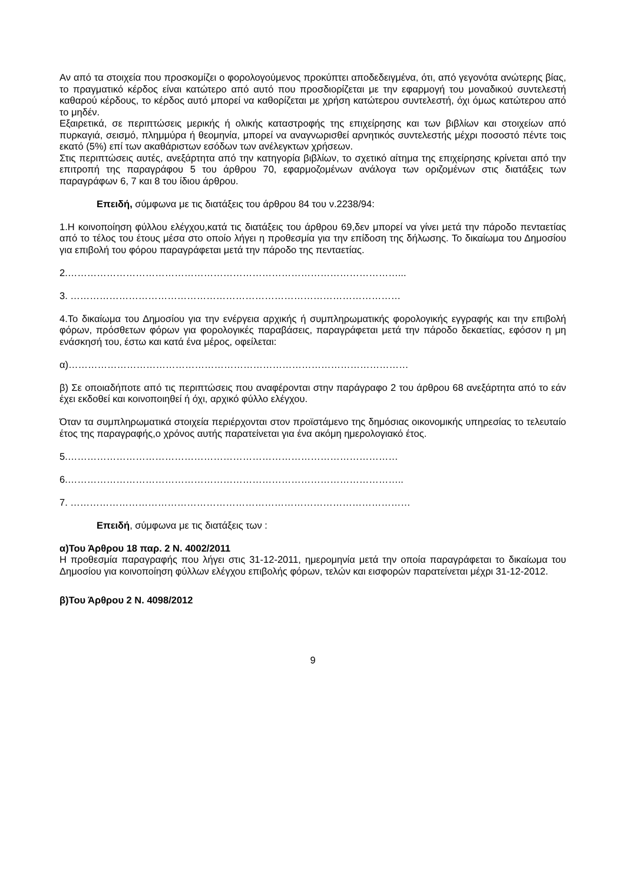Αν από τα στοιχεία που προσκομίζει ο φορολογούμενος προκύπτει αποδεδειγμένα, ότι, από γεγονότα ανώτερης βίας, το πραγματικό κέρδος είναι κατώτερο από αυτό που προσδιορίζεται με την εφαρμογή του μοναδικού συντελεστή καθαρού κέρδους, το κέρδος αυτό μπορεί να καθορίζεται με χρήση κατώτερου συντελεστή, όχι όμως κατώτερου από το μηδέν.
Εξαιρετικά, σε περιπτώσεις μερικής ή ολικής καταστροφής της επιχείρησης και των βιβλίων και στοιχείων από πυρκαγιά, σεισμό, πλημμύρα ή θεομηνία, μπορεί να αναγνωρισθεί αρνητικός συντελεστής μέχρι ποσοστό πέντε τοις εκατό (5%) επί των ακαθάριστων εσόδων των ανέλεγκτων χρήσεων.
Στις περιπτώσεις αυτές, ανεξάρτητα από την κατηγορία βιβλίων, το σχετικό αίτημα της επιχείρησης κρίνεται από την επιτροπή της παραγράφου 5 του άρθρου 70, εφαρμοζομένων ανάλογα των οριζομένων στις διατάξεις των παραγράφων 6, 7 και 8 του ίδιου άρθρου.
Επειδή, σύμφωνα με τις διατάξεις του άρθρου 84 του ν.2238/94:
1.Η κοινοποίηση φύλλου ελέγχου,κατά τις διατάξεις του άρθρου 69,δεν μπορεί να γίνει μετά την πάροδο πενταετίας από το τέλος του έτους μέσα στο οποίο λήγει η προθεσμία για την επίδοση της δήλωσης. Το δικαίωμα του Δημοσίου για επιβολή του φόρου παραγράφεται μετά την πάροδο της πενταετίας.
2.…………………………………………………………………………………………...
3. …………………………………………………………………………………………
4.Το δικαίωμα του Δημοσίου για την ενέργεια αρχικής ή συμπληρωματικής φορολογικής εγγραφής και την επιβολή φόρων, πρόσθετων φόρων για φορολογικές παραβάσεις, παραγράφεται μετά την πάροδο δεκαετίας, εφόσον η μη ενάσκησή του, έστω και κατά ένα μέρος, οφείλεται:
α)……………………………………………………………………………………………
β) Σε οποιαδήποτε από τις περιπτώσεις που αναφέρονται στην παράγραφο 2 του άρθρου 68 ανεξάρτητα από το εάν έχει εκδοθεί και κοινοποιηθεί ή όχι, αρχικό φύλλο ελέγχου.
Όταν τα συμπληρωματικά στοιχεία περιέρχονται στον προϊστάμενο της δημόσιας οικονομικής υπηρεσίας το τελευταίο έτος της παραγραφής,ο χρόνος αυτής παρατείνεται για ένα ακόμη ημερολογιακό έτος.
5.…………………………………………………………………………………………
6.…………………………………………………………………………………………..
7. ……………………………………………………………………………………………
Επειδή, σύμφωνα με τις διατάξεις των :
α)Του Άρθρου 18 παρ. 2 Ν. 4002/2011
Η προθεσμία παραγραφής που λήγει στις 31-12-2011, ημερομηνία μετά την οποία παραγράφεται το δικαίωμα του Δημοσίου για κοινοποίηση φύλλων ελέγχου επιβολής φόρων, τελών και εισφορών παρατείνεται μέχρι 31-12-2012.
β)Του Άρθρου 2 Ν. 4098/2012
9